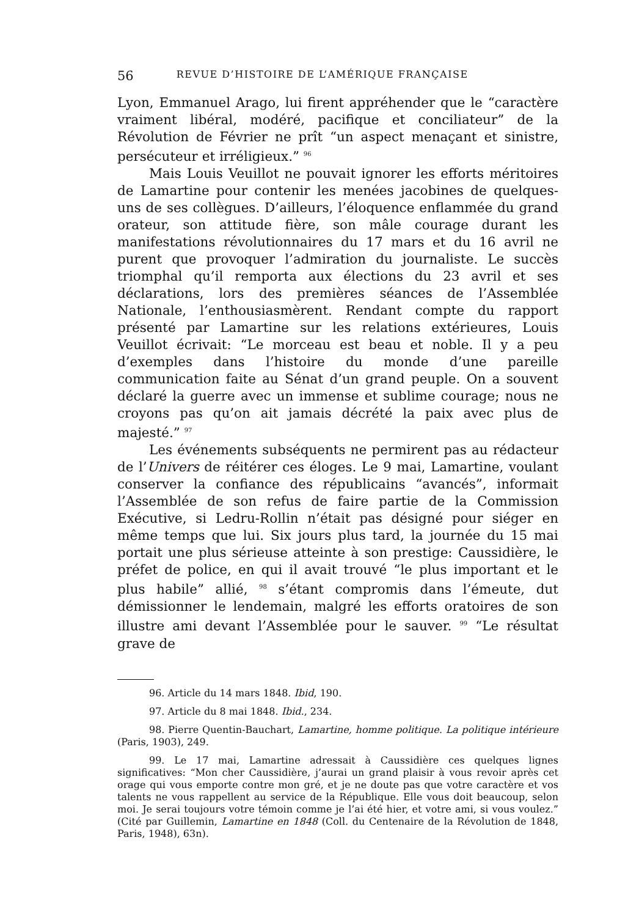56 REVUE D’HISTOIRE DE L’AMÉRIQUE FRANÇAISE
Lyon, Emmanuel Arago, lui firent appréhender que le “caractère vraiment libéral, modéré, pacifique et conciliateur” de la Révolution de Février ne prît “un aspect menaçant et sinistre, persécuteur et irréligieux.” <sup>96</sup>
Mais Louis Veuillot ne pouvait ignorer les efforts méritoires de Lamartine pour contenir les menées jacobines de quelques-uns de ses collègues. D’ailleurs, l’éloquence enflammée du grand orateur, son attitude fière, son mâle courage durant les manifestations révolutionnaires du 17 mars et du 16 avril ne purent que provoquer l’admiration du journaliste. Le succès triomphal qu’il remporta aux élections du 23 avril et ses déclarations, lors des premières séances de l’Assemblée Nationale, l’enthousiasmèrent. Rendant compte du rapport présenté par Lamartine sur les relations extérieures, Louis Veuillot écrivait: “Le morceau est beau et noble. Il y a peu d’exemples dans l’histoire du monde d’une pareille communication faite au Sénat d’un grand peuple. On a souvent déclaré la guerre avec un immense et sublime courage; nous ne croyons pas qu’on ait jamais décrété la paix avec plus de majesté.” <sup>97</sup>
Les événements subséquents ne permirent pas au rédacteur de l’Univers de réitérer ces éloges. Le 9 mai, Lamartine, voulant conserver la confiance des républicains “avancés”, informait l’Assemblée de son refus de faire partie de la Commission Exécutive, si Ledru-Rollin n’était pas désigné pour siéger en même temps que lui. Six jours plus tard, la journée du 15 mai portait une plus sérieuse atteinte à son prestige: Caussidière, le préfet de police, en qui il avait trouvé “le plus important et le plus habile” allié, <sup>98</sup> s’étant compromis dans l’émeute, dut démissionner le lendemain, malgré les efforts oratoires de son illustre ami devant l’Assemblée pour le sauver. <sup>99</sup> “Le résultat grave de
96. Article du 14 mars 1848. Ibid, 190.
97. Article du 8 mai 1848. Ibid., 234.
98. Pierre Quentin-Bauchart, Lamartine, homme politique. La politique intérieure (Paris, 1903), 249.
99. Le 17 mai, Lamartine adressait à Caussidière ces quelques lignes significatives: “Mon cher Caussidière, j’aurai un grand plaisir à vous revoir après cet orage qui vous emporte contre mon gré, et je ne doute pas que votre caractère et vos talents ne vous rappellent au service de la République. Elle vous doit beaucoup, selon moi. Je serai toujours votre témoin comme je l’ai été hier, et votre ami, si vous voulez.” (Cité par Guillemin, Lamartine en 1848 (Coll. du Centenaire de la Révolution de 1848, Paris, 1948), 63n).